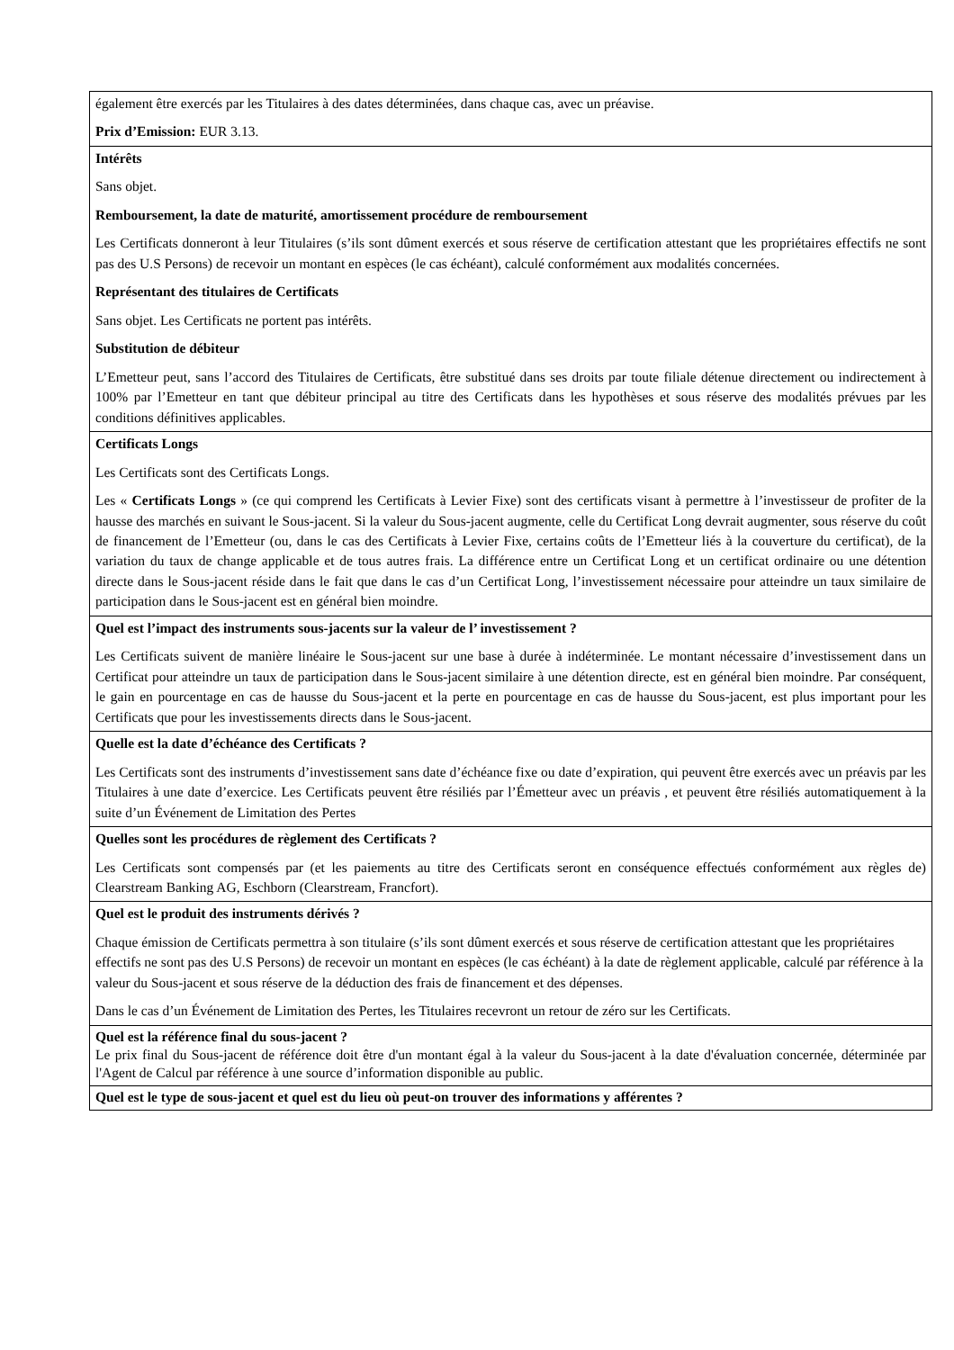| également être exercés par les Titulaires à des dates déterminées, dans chaque cas, avec un préavise. Prix d’Emission: EUR 3.13. |
| Intérêts Sans objet. Remboursement, la date de maturité, amortissement procédure de remboursement Les Certificats donneront à leur Titulaires (s’ils sont dûment exercés et sous réserve de certification attestant que les propriétaires effectifs ne sont pas des U.S Persons) de recevoir un montant en espèces (le cas échéant), calculé conformément aux modalités concernées. Représentant des titulaires de Certificats Sans objet. Les Certificats ne portent pas intérêts. Substitution de débiteur L’Emetteur peut, sans l’accord des Titulaires de Certificats, être substitué dans ses droits par toute filiale détenue directement ou indirectement à 100% par l’Emetteur en tant que débiteur principal au titre des Certificats dans les hypothèses et sous réserve des modalités prévues par les conditions définitives applicables. |
| Certificats Longs Les Certificats sont des Certificats Longs. Les « Certificats Longs » (ce qui comprend les Certificats à Levier Fixe) sont des certificats visant à permettre à l’investisseur de profiter de la hausse des marchés en suivant le Sous-jacent. Si la valeur du Sous-jacent augmente, celle du Certificat Long devrait augmenter, sous réserve du coût de financement de l’Emetteur (ou, dans le cas des Certificats à Levier Fixe, certains coûts de l’Emetteur liés à la couverture du certificat), de la variation du taux de change applicable et de tous autres frais. La différence entre un Certificat Long et un certificat ordinaire ou une détention directe dans le Sous-jacent réside dans le fait que dans le cas d’un Certificat Long, l’investissement nécessaire pour atteindre un taux similaire de participation dans le Sous-jacent est en général bien moindre. |
| Quel est l’impact des instruments sous-jacents sur la valeur de l’ investissement ? Les Certificats suivent de manière linéaire le Sous-jacent sur une base à durée à indéterminée. Le montant nécessaire d’investissement dans un Certificat pour atteindre un taux de participation dans le Sous-jacent similaire à une détention directe, est en général bien moindre. Par conséquent, le gain en pourcentage en cas de hausse du Sous-jacent et la perte en pourcentage en cas de hausse du Sous-jacent, est plus important pour les Certificats que pour les investissements directs dans le Sous-jacent. |
| Quelle est la date d’échéance des Certificats ? Les Certificats sont des instruments d’investissement sans date d’échéance fixe ou date d’expiration, qui peuvent être exercés avec un préavis par les Titulaires à une date d’exercice. Les Certificats peuvent être résiliés par l’Émetteur avec un préavis , et peuvent être résiliés automatiquement à la suite d’un Événement de Limitation des Pertes |
| Quelles sont les procédures de règlement des Certificats ? Les Certificats sont compensés par (et les paiements au titre des Certificats seront en conséquence effectués conformément aux règles de) Clearstream Banking AG, Eschborn (Clearstream, Francfort). |
| Quel est le produit des instruments dérivés ? Chaque émission de Certificats permettra à son titulaire (s’ils sont dûment exercés et sous réserve de certification attestant que les propriétaires effectifs ne sont pas des U.S Persons) de recevoir un montant en espèces (le cas échéant) à la date de règlement applicable, calculé par référence à la valeur du Sous-jacent et sous réserve de la déduction des frais de financement et des dépenses. Dans le cas d’un Événement de Limitation des Pertes, les Titulaires recevront un retour de zéro sur les Certificats. |
| Quel est la référence final du sous-jacent ? Le prix final du Sous-jacent de référence doit être d'un montant égal à la valeur du Sous-jacent à la date d'évaluation concernée, déterminée par l'Agent de Calcul par référence à une source d’information disponible au public. |
| Quel est le type de sous-jacent et quel est du lieu où peut-on trouver des informations y afférentes ? |